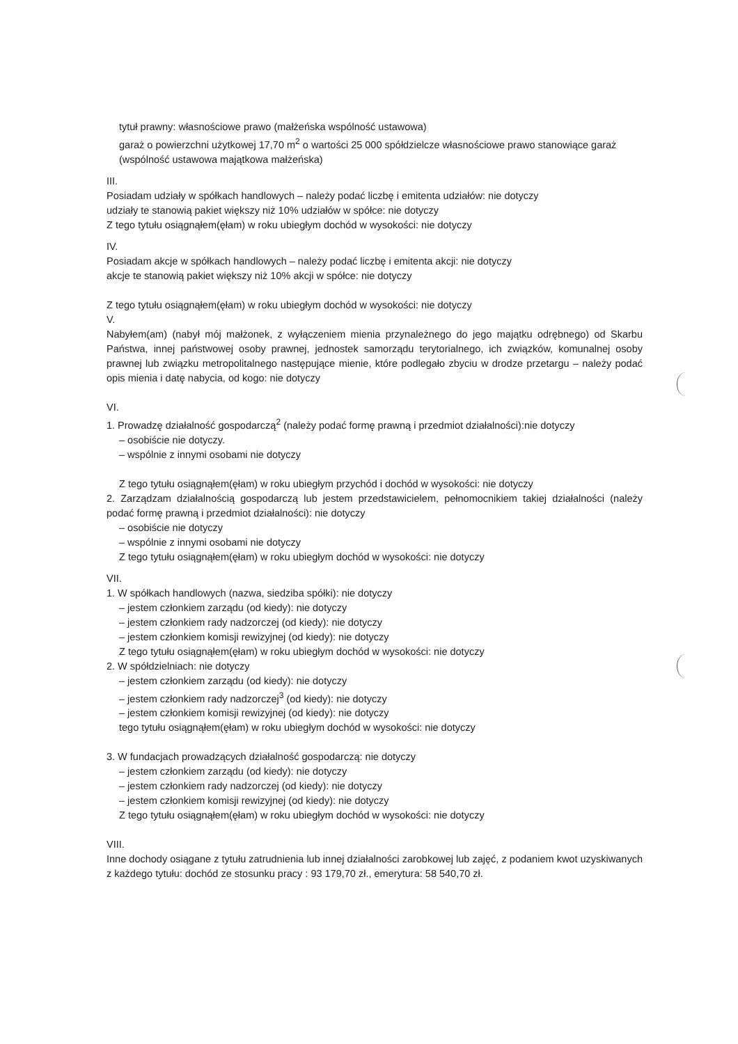tytuł prawny: własnościowe prawo (małżeńska wspólność ustawowa)
garaż o powierzchni użytkowej 17,70 m<sup>2</sup> o wartości 25 000 spółdzielcze własnościowe prawo stanowiące garaż (wspólność ustawowa majątkowa małżeńska)
III.
Posiadam udziały w spółkach handlowych – należy podać liczbę i emitenta udziałów: nie dotyczy
udziały te stanowią pakiet większy niż 10% udziałów w spółce: nie dotyczy
Z tego tytułu osiągnąłem(ęłam) w roku ubiegłym dochód w wysokości: nie dotyczy
IV.
Posiadam akcje w spółkach handlowych – należy podać liczbę i emitenta akcji: nie dotyczy
akcje te stanowią pakiet większy niż 10% akcji w spółce: nie dotyczy
Z tego tytułu osiągnąłem(ęłam) w roku ubiegłym dochód w wysokości: nie dotyczy
V.
Nabyłem(am) (nabył mój małżonek, z wyłączeniem mienia przynależnego do jego majątku odrębnego) od Skarbu Państwa, innej państwowej osoby prawnej, jednostek samorządu terytorialnego, ich związków, komunalnej osoby prawnej lub związku metropolitalnego następujące mienie, które podlegało zbyciu w drodze przetargu – należy podać opis mienia i datę nabycia, od kogo: nie dotyczy
VI.
1. Prowadzę działalność gospodarczą<sup>2</sup> (należy podać formę prawną i przedmiot działalności):nie dotyczy
– osobiście nie dotyczy.
– wspólnie z innymi osobami nie dotyczy
Z tego tytułu osiągnąłem(ęłam) w roku ubiegłym przychód i dochód w wysokości: nie dotyczy
2. Zarządzam działalnością gospodarczą lub jestem przedstawicielem, pełnomocnikiem takiej działalności (należy podać formę prawną i przedmiot działalności): nie dotyczy
– osobiście nie dotyczy
– wspólnie z innymi osobami nie dotyczy
Z tego tytułu osiągnąłem(ęłam) w roku ubiegłym dochód w wysokości: nie dotyczy
VII.
1. W spółkach handlowych (nazwa, siedziba spółki): nie dotyczy
– jestem członkiem zarządu (od kiedy): nie dotyczy
– jestem członkiem rady nadzorczej (od kiedy): nie dotyczy
– jestem członkiem komisji rewizyjnej (od kiedy): nie dotyczy
Z tego tytułu osiągnąłem(ęłam) w roku ubiegłym dochód w wysokości: nie dotyczy
2. W spółdzielniach: nie dotyczy
– jestem członkiem zarządu (od kiedy): nie dotyczy
– jestem członkiem rady nadzorczej<sup>3</sup> (od kiedy): nie dotyczy
– jestem członkiem komisji rewizyjnej (od kiedy): nie dotyczy
tego tytułu osiągnąłem(ęłam) w roku ubiegłym dochód w wysokości: nie dotyczy
3. W fundacjach prowadzących działalność gospodarczą: nie dotyczy
– jestem członkiem zarządu (od kiedy): nie dotyczy
– jestem członkiem rady nadzorczej (od kiedy): nie dotyczy
– jestem członkiem komisji rewizyjnej (od kiedy): nie dotyczy
Z tego tytułu osiągnąłem(ęłam) w roku ubiegłym dochód w wysokości: nie dotyczy
VIII.
Inne dochody osiągane z tytułu zatrudnienia lub innej działalności zarobkowej lub zajęć, z podaniem kwot uzyskiwanych z każdego tytułu: dochód ze stosunku pracy : 93 179,70 zł., emerytura: 58 540,70 zł.